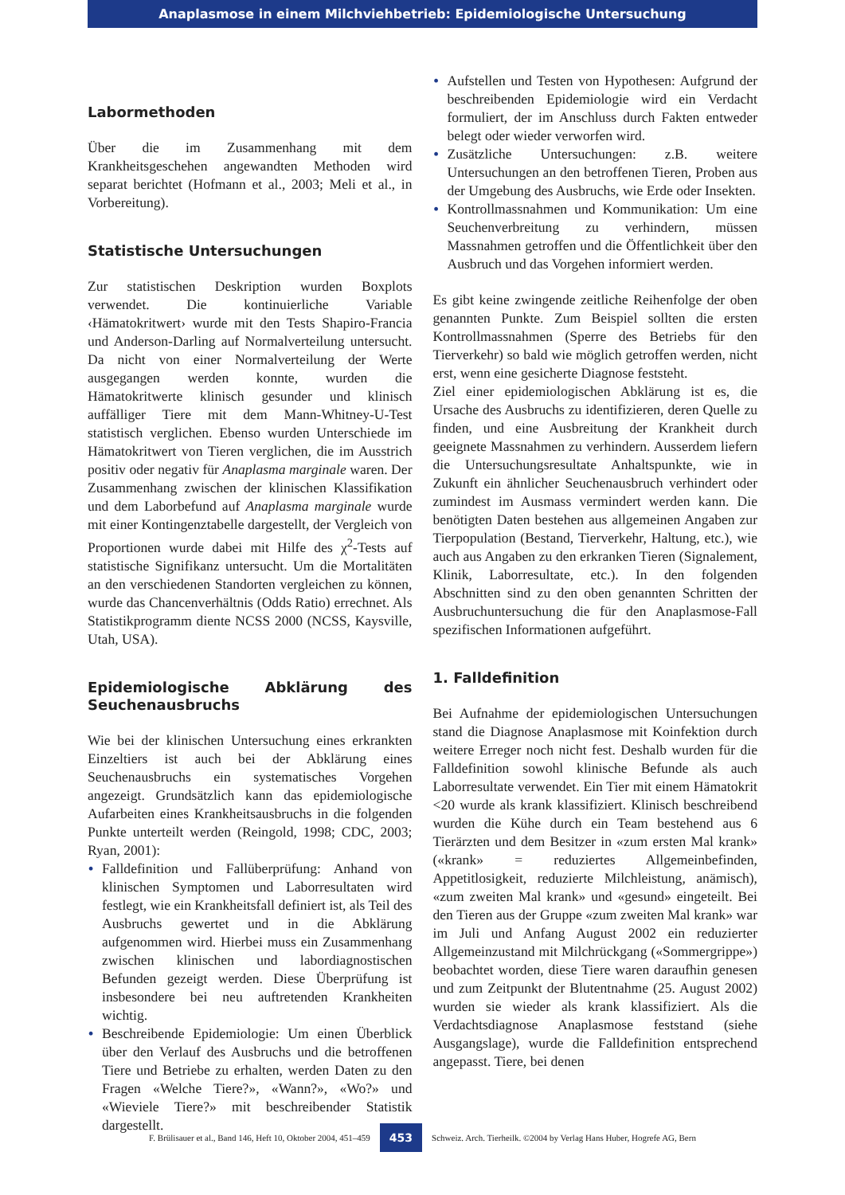Anaplasmose in einem Milchviehbetrieb: Epidemiologische Untersuchung
Labormethoden
Über die im Zusammenhang mit dem Krankheitsgeschehen angewandten Methoden wird separat berichtet (Hofmann et al., 2003; Meli et al., in Vorbereitung).
Statistische Untersuchungen
Zur statistischen Deskription wurden Boxplots verwendet. Die kontinuierliche Variable ‹Hämatokritwert› wurde mit den Tests Shapiro-Francia und Anderson-Darling auf Normalverteilung untersucht. Da nicht von einer Normalverteilung der Werte ausgegangen werden konnte, wurden die Hämatokritwerte klinisch gesunder und klinisch auffälliger Tiere mit dem Mann-Whitney-U-Test statistisch verglichen. Ebenso wurden Unterschiede im Hämatokritwert von Tieren verglichen, die im Ausstrich positiv oder negativ für Anaplasma marginale waren. Der Zusammenhang zwischen der klinischen Klassifikation und dem Laborbefund auf Anaplasma marginale wurde mit einer Kontingenztabelle dargestellt, der Vergleich von Proportionen wurde dabei mit Hilfe des χ<sup>2</sup>-Tests auf statistische Signifikanz untersucht. Um die Mortalitäten an den verschiedenen Standorten vergleichen zu können, wurde das Chancenverhältnis (Odds Ratio) errechnet. Als Statistikprogramm diente NCSS 2000 (NCSS, Kaysville, Utah, USA).
Epidemiologische Abklärung des Seuchenausbruchs
Wie bei der klinischen Untersuchung eines erkrankten Einzeltiers ist auch bei der Abklärung eines Seuchenausbruchs ein systematisches Vorgehen angezeigt. Grundsätzlich kann das epidemiologische Aufarbeiten eines Krankheitsausbruchs in die folgenden Punkte unterteilt werden (Reingold, 1998; CDC, 2003; Ryan, 2001):
• Falldefinition und Fallüberprüfung: Anhand von klinischen Symptomen und Laborresultaten wird festlegt, wie ein Krankheitsfall definiert ist, als Teil des Ausbruchs gewertet und in die Abklärung aufgenommen wird. Hierbei muss ein Zusammenhang zwischen klinischen und labordiagnostischen Befunden gezeigt werden. Diese Überprüfung ist insbesondere bei neu auftretenden Krankheiten wichtig.
• Beschreibende Epidemiologie: Um einen Überblick über den Verlauf des Ausbruchs und die betroffenen Tiere und Betriebe zu erhalten, werden Daten zu den Fragen «Welche Tiere?», «Wann?», «Wo?» und «Wieviele Tiere?» mit beschreibender Statistik dargestellt.
• Aufstellen und Testen von Hypothesen: Aufgrund der beschreibenden Epidemiologie wird ein Verdacht formuliert, der im Anschluss durch Fakten entweder belegt oder wieder verworfen wird.
• Zusätzliche Untersuchungen: z.B. weitere Untersuchungen an den betroffenen Tieren, Proben aus der Umgebung des Ausbruchs, wie Erde oder Insekten.
• Kontrollmassnahmen und Kommunikation: Um eine Seuchenverbreitung zu verhindern, müssen Massnahmen getroffen und die Öffentlichkeit über den Ausbruch und das Vorgehen informiert werden.
Es gibt keine zwingende zeitliche Reihenfolge der oben genannten Punkte. Zum Beispiel sollten die ersten Kontrollmassnahmen (Sperre des Betriebs für den Tierverkehr) so bald wie möglich getroffen werden, nicht erst, wenn eine gesicherte Diagnose feststeht.
Ziel einer epidemiologischen Abklärung ist es, die Ursache des Ausbruchs zu identifizieren, deren Quelle zu finden, und eine Ausbreitung der Krankheit durch geeignete Massnahmen zu verhindern. Ausserdem liefern die Untersuchungsresultate Anhaltspunkte, wie in Zukunft ein ähnlicher Seuchenausbruch verhindert oder zumindest im Ausmass vermindert werden kann. Die benötigten Daten bestehen aus allgemeinen Angaben zur Tierpopulation (Bestand, Tierverkehr, Haltung, etc.), wie auch aus Angaben zu den erkranken Tieren (Signalement, Klinik, Laborresultate, etc.). In den folgenden Abschnitten sind zu den oben genannten Schritten der Ausbruchuntersuchung die für den Anaplasmose-Fall spezifischen Informationen aufgeführt.
1. Falldefinition
Bei Aufnahme der epidemiologischen Untersuchungen stand die Diagnose Anaplasmose mit Koinfektion durch weitere Erreger noch nicht fest. Deshalb wurden für die Falldefinition sowohl klinische Befunde als auch Laborresultate verwendet. Ein Tier mit einem Hämatokrit <20 wurde als krank klassifiziert. Klinisch beschreibend wurden die Kühe durch ein Team bestehend aus 6 Tierärzten und dem Besitzer in «zum ersten Mal krank» («krank» = reduziertes Allgemeinbefinden, Appetitlosigkeit, reduzierte Milchleistung, anämisch), «zum zweiten Mal krank» und «gesund» eingeteilt. Bei den Tieren aus der Gruppe «zum zweiten Mal krank» war im Juli und Anfang August 2002 ein reduzierter Allgemeinzustand mit Milchrückgang («Sommergrippe») beobachtet worden, diese Tiere waren daraufhin genesen und zum Zeitpunkt der Blutentnahme (25. August 2002) wurden sie wieder als krank klassifiziert. Als die Verdachtsdiagnose Anaplasmose feststand (siehe Ausgangslage), wurde die Falldefinition entsprechend angepasst. Tiere, bei denen
F. Brülisauer et al., Band 146, Heft 10, Oktober 2004, 451–459 453 Schweiz. Arch. Tierheilk. ©2004 by Verlag Hans Huber, Hogrefe AG, Bern